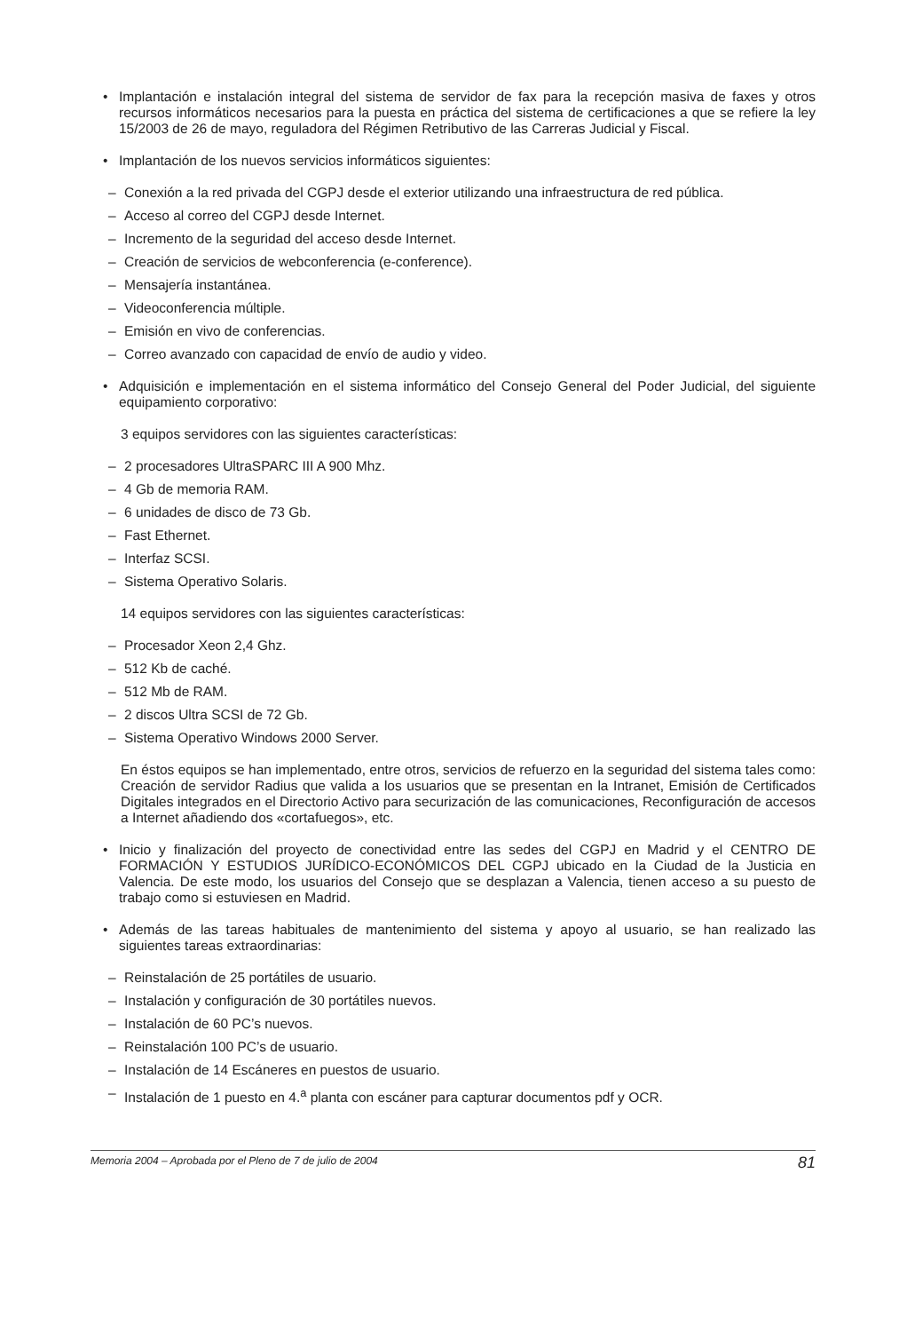• Implantación e instalación integral del sistema de servidor de fax para la recepción masiva de faxes y otros recursos informáticos necesarios para la puesta en práctica del sistema de certificaciones a que se refiere la ley 15/2003 de 26 de mayo, reguladora del Régimen Retributivo de las Carreras Judicial y Fiscal.
• Implantación de los nuevos servicios informáticos siguientes:
– Conexión a la red privada del CGPJ desde el exterior utilizando una infraestructura de red pública.
– Acceso al correo del CGPJ desde Internet.
– Incremento de la seguridad del acceso desde Internet.
– Creación de servicios de webconferencia (e-conference).
– Mensajería instantánea.
– Videoconferencia múltiple.
– Emisión en vivo de conferencias.
– Correo avanzado con capacidad de envío de audio y video.
• Adquisición e implementación en el sistema informático del Consejo General del Poder Judicial, del siguiente equipamiento corporativo:
3 equipos servidores con las siguientes características:
– 2 procesadores UltraSPARC III A 900 Mhz.
– 4 Gb de memoria RAM.
– 6 unidades de disco de 73 Gb.
– Fast Ethernet.
– Interfaz SCSI.
– Sistema Operativo Solaris.
14 equipos servidores con las siguientes características:
– Procesador Xeon 2,4 Ghz.
– 512 Kb de caché.
– 512 Mb de RAM.
– 2 discos Ultra SCSI de 72 Gb.
– Sistema Operativo Windows 2000 Server.
En éstos equipos se han implementado, entre otros, servicios de refuerzo en la seguridad del sistema tales como: Creación de servidor Radius que valida a los usuarios que se presentan en la Intranet, Emisión de Certificados Digitales integrados en el Directorio Activo para securización de las comunicaciones, Reconfiguración de accesos a Internet añadiendo dos «cortafuegos», etc.
• Inicio y finalización del proyecto de conectividad entre las sedes del CGPJ en Madrid y el CENTRO DE FORMACIÓN Y ESTUDIOS JURÍDICO-ECONÓMICOS DEL CGPJ ubicado en la Ciudad de la Justicia en Valencia. De este modo, los usuarios del Consejo que se desplazan a Valencia, tienen acceso a su puesto de trabajo como si estuviesen en Madrid.
• Además de las tareas habituales de mantenimiento del sistema y apoyo al usuario, se han realizado las siguientes tareas extraordinarias:
– Reinstalación de 25 portátiles de usuario.
– Instalación y configuración de 30 portátiles nuevos.
– Instalación de 60 PC’s nuevos.
– Reinstalación 100 PC’s de usuario.
– Instalación de 14 Escáneres en puestos de usuario.
– Instalación de 1 puesto en 4.<sup>a</sup> planta con escáner para capturar documentos pdf y OCR.
Memoria 2004 – Aprobada por el Pleno de 7 de julio de 2004 81